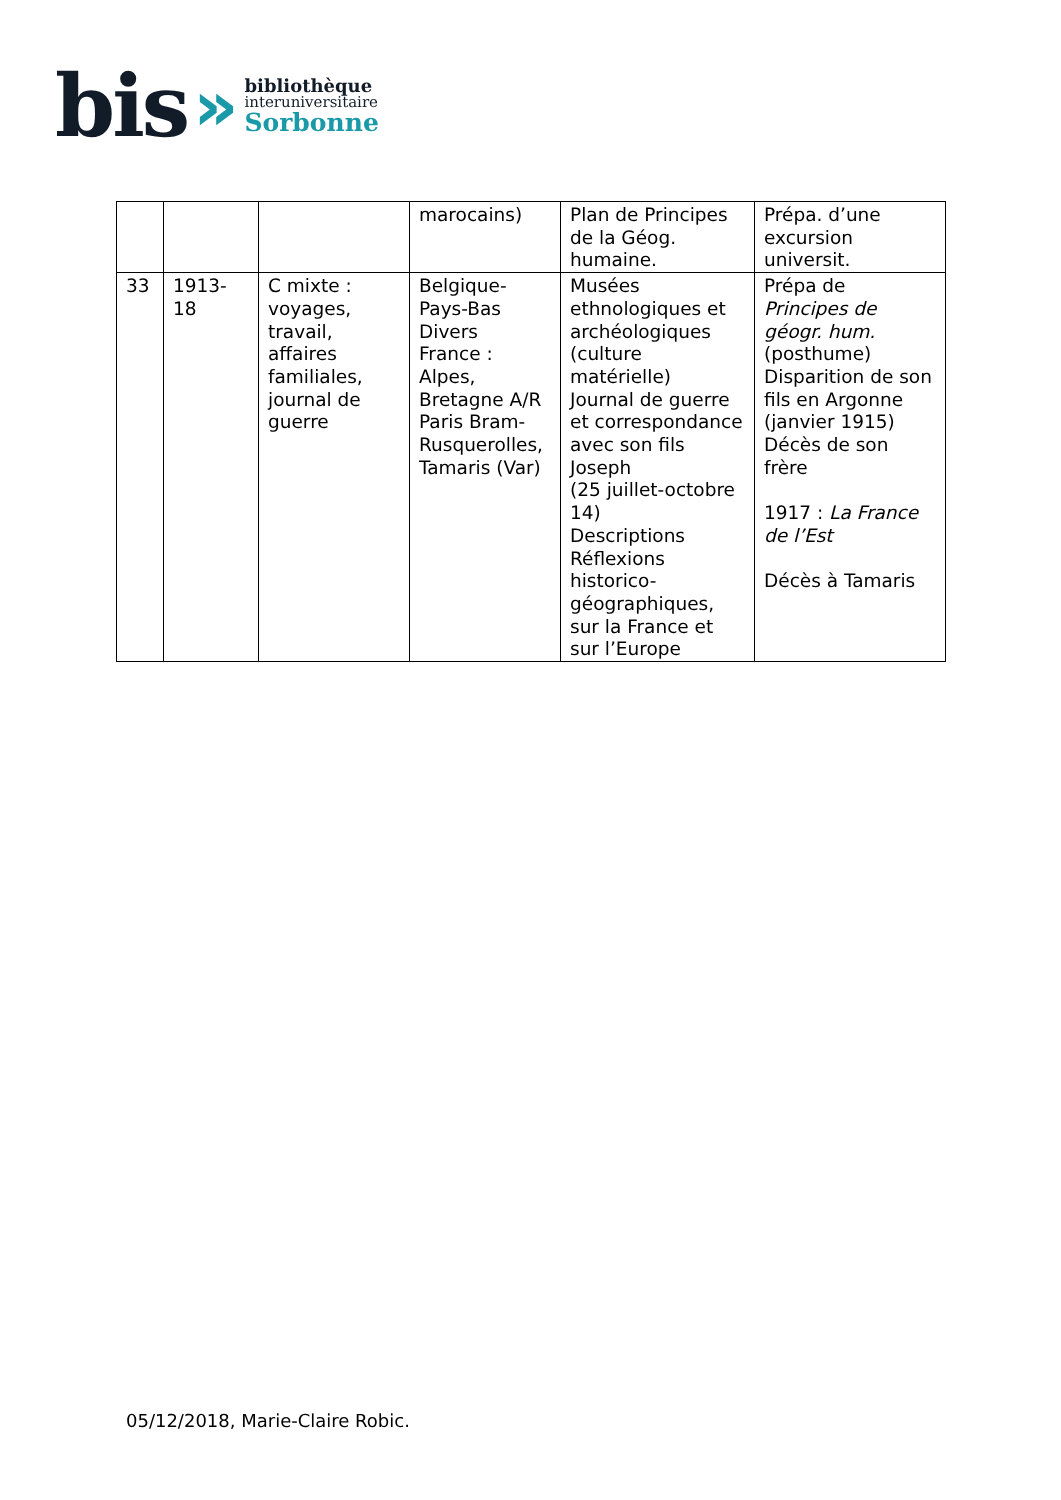bis »
bibliothèque
interuniversitaire
Sorbonne
| | | | marocains) | Plan de Principes de la Géog. humaine. | Prépa. d’une excursion universit. |
| 33 | 1913- 18 | C mixte : voyages, travail, affaires familiales, journal de guerre | Belgique- Pays-Bas Divers France : Alpes, Bretagne A/R Paris Bram- Rusquerolles, Tamaris (Var) | Musées ethnologiques et archéologiques (culture matérielle) Journal de guerre et correspondance avec son fils Joseph (25 juillet-octobre 14) Descriptions Réflexions historico-géographiques, sur la France et sur l’Europe | Prépa de Principes de géogr. hum. (posthume) Disparition de son fils en Argonne (janvier 1915) Décès de son frère 1917 : La France de l’Est Décès à Tamaris |
05/12/2018, Marie-Claire Robic.